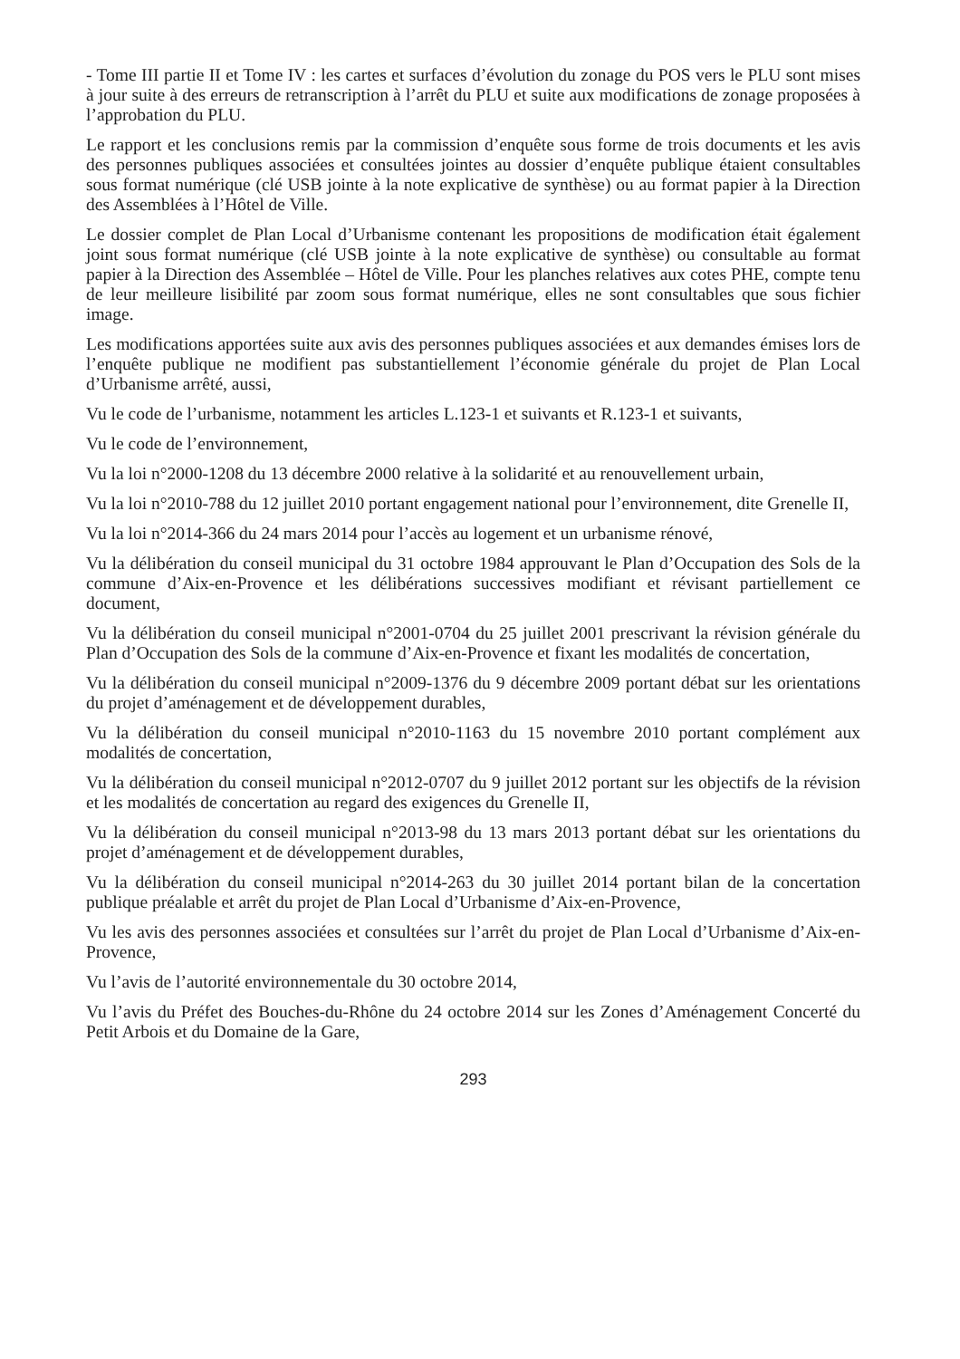- Tome III partie II et Tome IV : les cartes et surfaces d’évolution du zonage du POS vers le PLU sont mises à jour suite à des erreurs de retranscription à l’arrêt du PLU et suite aux modifications de zonage proposées à l’approbation du PLU.
Le rapport et les conclusions remis par la commission d’enquête sous forme de trois documents et les avis des personnes publiques associées et consultées jointes au dossier d’enquête publique étaient consultables sous format numérique (clé USB jointe à la note explicative de synthèse) ou au format papier à la Direction des Assemblées à l’Hôtel de Ville.
Le dossier complet de Plan Local d’Urbanisme contenant les propositions de modification était également joint sous format numérique (clé USB jointe à la note explicative de synthèse) ou consultable au format papier à la Direction des Assemblée – Hôtel de Ville. Pour les planches relatives aux cotes PHE, compte tenu de leur meilleure lisibilité par zoom sous format numérique, elles ne sont consultables que sous fichier image.
Les modifications apportées suite aux avis des personnes publiques associées et aux demandes émises lors de l’enquête publique ne modifient pas substantiellement l’économie générale du projet de Plan Local d’Urbanisme arrêté, aussi,
Vu le code de l’urbanisme, notamment les articles L.123-1 et suivants et R.123-1 et suivants,
Vu le code de l’environnement,
Vu la loi n°2000-1208 du 13 décembre 2000 relative à la solidarité et au renouvellement urbain,
Vu la loi n°2010-788 du 12 juillet 2010 portant engagement national pour l’environnement, dite Grenelle II,
Vu la loi n°2014-366 du 24 mars 2014 pour l’accès au logement et un urbanisme rénové,
Vu la délibération du conseil municipal du 31 octobre 1984 approuvant le Plan d’Occupation des Sols de la commune d’Aix-en-Provence et les délibérations successives modifiant et révisant partiellement ce document,
Vu la délibération du conseil municipal n°2001-0704 du 25 juillet 2001 prescrivant la révision générale du Plan d’Occupation des Sols de la commune d’Aix-en-Provence et fixant les modalités de concertation,
Vu la délibération du conseil municipal n°2009-1376 du 9 décembre 2009 portant débat sur les orientations du projet d’aménagement et de développement durables,
Vu la délibération du conseil municipal n°2010-1163 du 15 novembre 2010 portant complément aux modalités de concertation,
Vu la délibération du conseil municipal n°2012-0707 du 9 juillet 2012 portant sur les objectifs de la révision et les modalités de concertation au regard des exigences du Grenelle II,
Vu la délibération du conseil municipal n°2013-98 du 13 mars 2013 portant débat sur les orientations du projet d’aménagement et de développement durables,
Vu la délibération du conseil municipal n°2014-263 du 30 juillet 2014 portant bilan de la concertation publique préalable et arrêt du projet de Plan Local d’Urbanisme d’Aix-en-Provence,
Vu les avis des personnes associées et consultées sur l’arrêt du projet de Plan Local d’Urbanisme d’Aix-en-Provence,
Vu l’avis de l’autorité environnementale du 30 octobre 2014,
Vu l’avis du Préfet des Bouches-du-Rhône du 24 octobre 2014 sur les Zones d’Aménagement Concerté du Petit Arbois et du Domaine de la Gare,
293